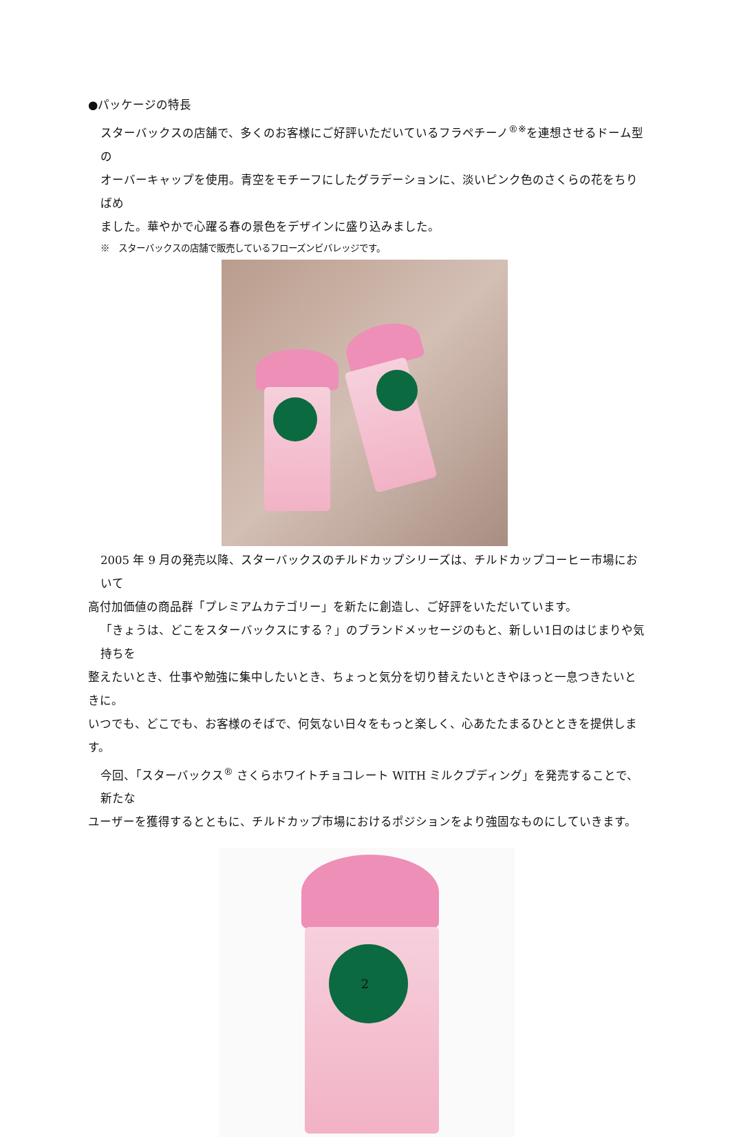●パッケージの特長
スターバックスの店舗で、多くのお客様にご好評いただいているフラペチーノ<sup>®※</sup>を連想させるドーム型の
オーバーキャップを使用。青空をモチーフにしたグラデーションに、淡いピンク色のさくらの花をちりばめ
ました。華やかで心躍る春の景色をデザインに盛り込みました。
※　スターバックスの店舗で販売しているフローズンビバレッジです。
2005 年 9 月の発売以降、スターバックスのチルドカップシリーズは、チルドカップコーヒー市場において
高付加価値の商品群「プレミアムカテゴリー」を新たに創造し、ご好評をいただいています。
「きょうは、どこをスターバックスにする？」のブランドメッセージのもと、新しい1日のはじまりや気持ちを
整えたいとき、仕事や勉強に集中したいとき、ちょっと気分を切り替えたいときやほっと一息つきたいときに。
いつでも、どこでも、お客様のそばで、何気ない日々をもっと楽しく、心あたたまるひとときを提供します。
今回、「スターバックス<sup>®</sup> さくらホワイトチョコレート WITH ミルクプディング」を発売することで、新たな
ユーザーを獲得するとともに、チルドカップ市場におけるポジションをより強固なものにしていきます。
2